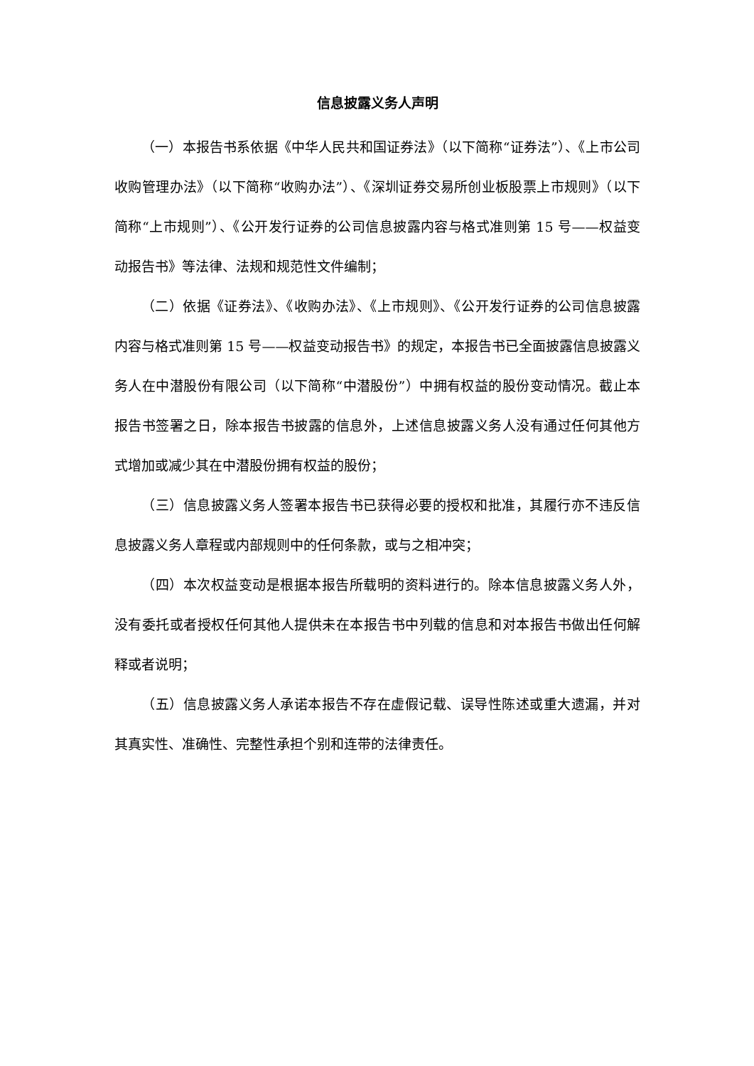信息披露义务人声明
（一）本报告书系依据《中华人民共和国证券法》（以下简称“证券法”）、《上市公司收购管理办法》（以下简称“收购办法”）、《深圳证券交易所创业板股票上市规则》（以下简称“上市规则”）、《公开发行证券的公司信息披露内容与格式准则第 15 号——权益变动报告书》等法律、法规和规范性文件编制；
（二）依据《证券法》、《收购办法》、《上市规则》、《公开发行证券的公司信息披露内容与格式准则第 15 号——权益变动报告书》的规定，本报告书已全面披露信息披露义务人在中潜股份有限公司（以下简称“中潜股份”）中拥有权益的股份变动情况。截止本报告书签署之日，除本报告书披露的信息外，上述信息披露义务人没有通过任何其他方式增加或减少其在中潜股份拥有权益的股份；
（三）信息披露义务人签署本报告书已获得必要的授权和批准，其履行亦不违反信息披露义务人章程或内部规则中的任何条款，或与之相冲突；
（四）本次权益变动是根据本报告所载明的资料进行的。除本信息披露义务人外，没有委托或者授权任何其他人提供未在本报告书中列载的信息和对本报告书做出任何解释或者说明；
（五）信息披露义务人承诺本报告不存在虚假记载、误导性陈述或重大遗漏，并对其真实性、准确性、完整性承担个别和连带的法律责任。